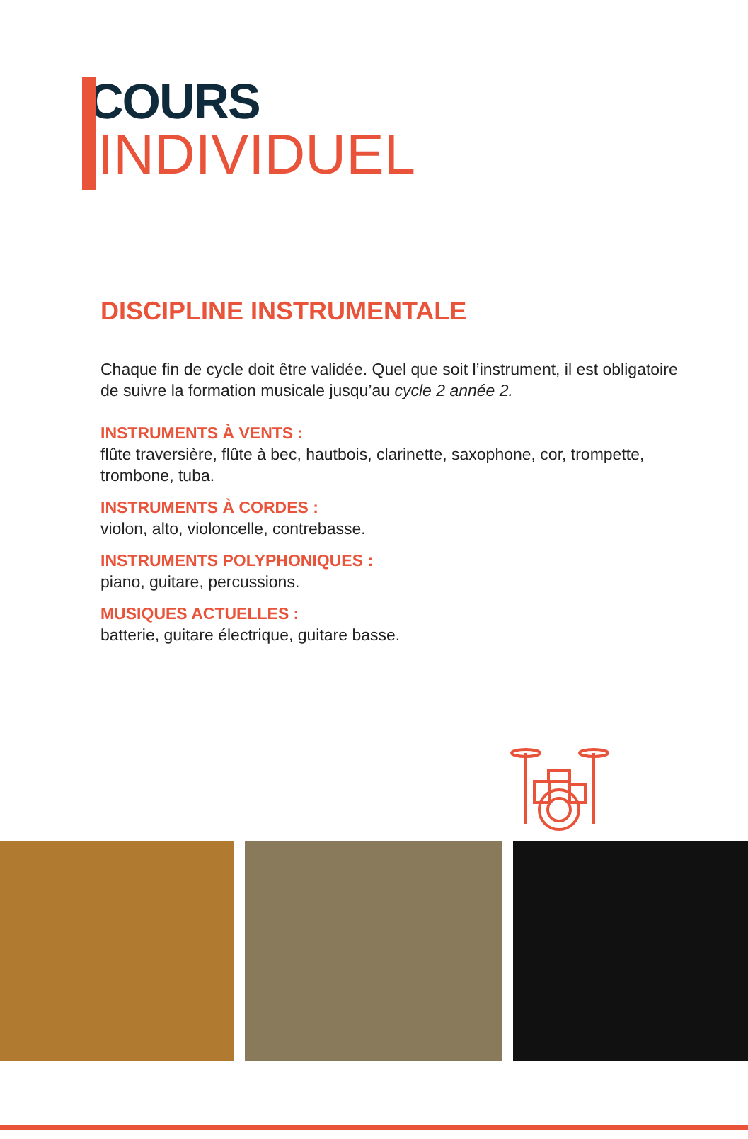COURS
INDIVIDUEL
DISCIPLINE INSTRUMENTALE
Chaque fin de cycle doit être validée. Quel que soit l’instrument, il est obligatoire de suivre la formation musicale jusqu’au cycle 2 année 2.
INSTRUMENTS À VENTS :
flûte traversière, flûte à bec, hautbois, clarinette, saxophone, cor, trompette, trombone, tuba.
INSTRUMENTS À CORDES :
violon, alto, violoncelle, contrebasse.
INSTRUMENTS POLYPHONIQUES :
piano, guitare, percussions.
MUSIQUES ACTUELLES :
batterie, guitare électrique, guitare basse.